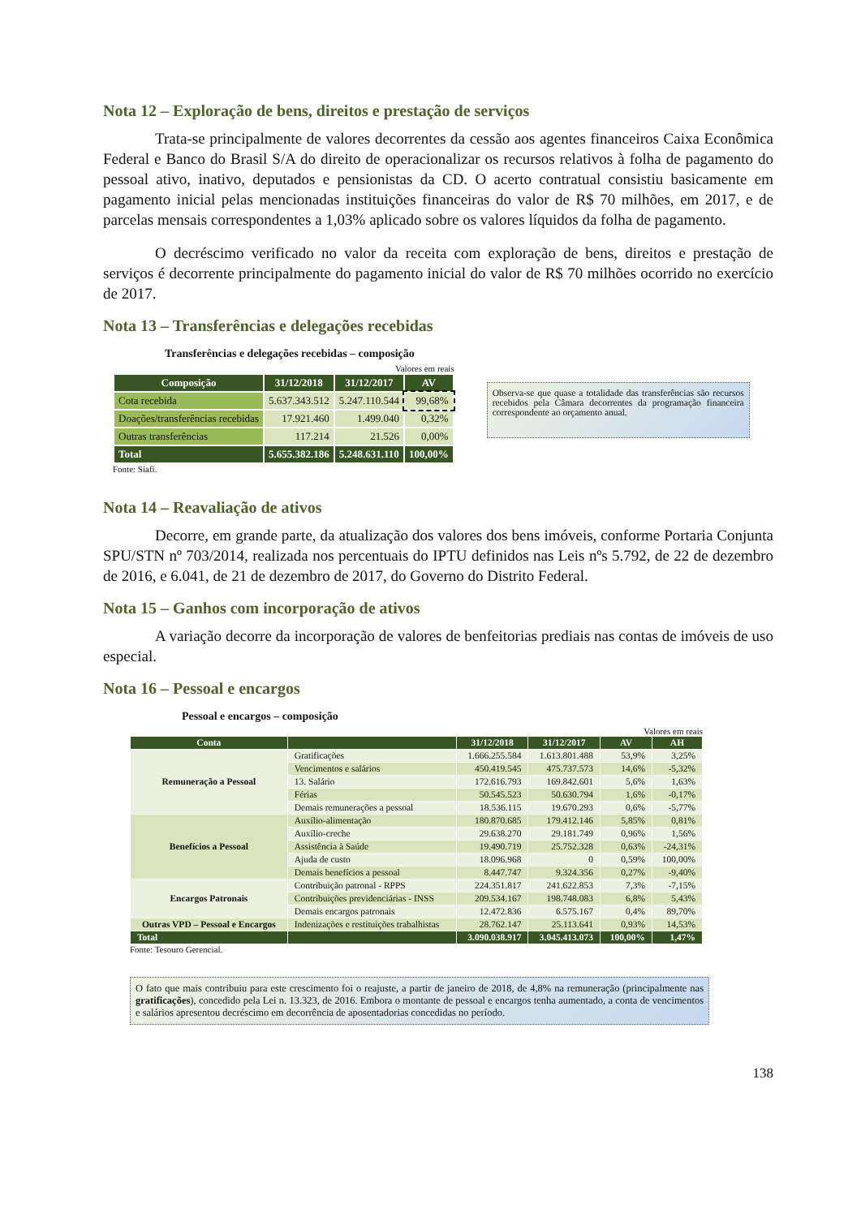Nota 12 – Exploração de bens, direitos e prestação de serviços
Trata-se principalmente de valores decorrentes da cessão aos agentes financeiros Caixa Econômica Federal e Banco do Brasil S/A do direito de operacionalizar os recursos relativos à folha de pagamento do pessoal ativo, inativo, deputados e pensionistas da CD. O acerto contratual consistiu basicamente em pagamento inicial pelas mencionadas instituições financeiras do valor de R$ 70 milhões, em 2017, e de parcelas mensais correspondentes a 1,03% aplicado sobre os valores líquidos da folha de pagamento.
O decréscimo verificado no valor da receita com exploração de bens, direitos e prestação de serviços é decorrente principalmente do pagamento inicial do valor de R$ 70 milhões ocorrido no exercício de 2017.
Nota 13 – Transferências e delegações recebidas
Transferências e delegações recebidas – composição
Valores em reais
| Composição | 31/12/2018 | 31/12/2017 | AV |
| --- | --- | --- | --- |
| Cota recebida | 5.637.343.512 | 5.247.110.544 | 99,68% |
| Doações/transferências recebidas | 17.921.460 | 1.499.040 | 0,32% |
| Outras transferências | 117.214 | 21.526 | 0,00% |
| Total | 5.655.382.186 | 5.248.631.110 | 100,00% |
Fonte: Siafi.
Observa-se que quase a totalidade das transferências são recursos recebidos pela Câmara decorrentes da programação financeira correspondente ao orçamento anual.
Nota 14 – Reavaliação de ativos
Decorre, em grande parte, da atualização dos valores dos bens imóveis, conforme Portaria Conjunta SPU/STN nº 703/2014, realizada nos percentuais do IPTU definidos nas Leis nºs 5.792, de 22 de dezembro de 2016, e 6.041, de 21 de dezembro de 2017, do Governo do Distrito Federal.
Nota 15 – Ganhos com incorporação de ativos
A variação decorre da incorporação de valores de benfeitorias prediais nas contas de imóveis de uso especial.
Nota 16 – Pessoal e encargos
Pessoal e encargos – composição
Valores em reais
| Conta | | 31/12/2018 | 31/12/2017 | AV | AH |
| --- | --- | --- | --- | --- | --- |
| Remuneração a Pessoal | Gratificações | 1.666.255.584 | 1.613.801.488 | 53,9% | 3,25% |
| | Vencimentos e salários | 450.419.545 | 475.737.573 | 14,6% | -5,32% |
| | 13. Salário | 172.616.793 | 169.842.601 | 5,6% | 1,63% |
| | Férias | 50.545.523 | 50.630.794 | 1,6% | -0,17% |
| | Demais remunerações a pessoal | 18.536.115 | 19.670.293 | 0,6% | -5,77% |
| Benefícios a Pessoal | Auxílio-alimentação | 180.870.685 | 179.412.146 | 5,85% | 0,81% |
| | Auxílio-creche | 29.638.270 | 29.181.749 | 0,96% | 1,56% |
| | Assistência à Saúde | 19.490.719 | 25.752.328 | 0,63% | -24,31% |
| | Ajuda de custo | 18.096.968 | 0 | 0,59% | 100,00% |
| | Demais benefícios a pessoal | 8.447.747 | 9.324.356 | 0,27% | -9,40% |
| Encargos Patronais | Contribuição patronal - RPPS | 224.351.817 | 241.622.853 | 7,3% | -7,15% |
| | Contribuições previdenciárias - INSS | 209.534.167 | 198.748.083 | 6,8% | 5,43% |
| | Demais encargos patronais | 12.472.836 | 6.575.167 | 0,4% | 89,70% |
| Outras VPD – Pessoal e Encargos | Indenizações e restituições trabalhistas | 28.762.147 | 25.113.641 | 0,93% | 14,53% |
| Total | | 3.090.038.917 | 3.045.413.073 | 100,00% | 1,47% |
Fonte: Tesouro Gerencial.
O fato que mais contribuiu para este crescimento foi o reajuste, a partir de janeiro de 2018, de 4,8% na remuneração (principalmente nas gratificações), concedido pela Lei n. 13.323, de 2016. Embora o montante de pessoal e encargos tenha aumentado, a conta de vencimentos e salários apresentou decréscimo em decorrência de aposentadorias concedidas no período.
138